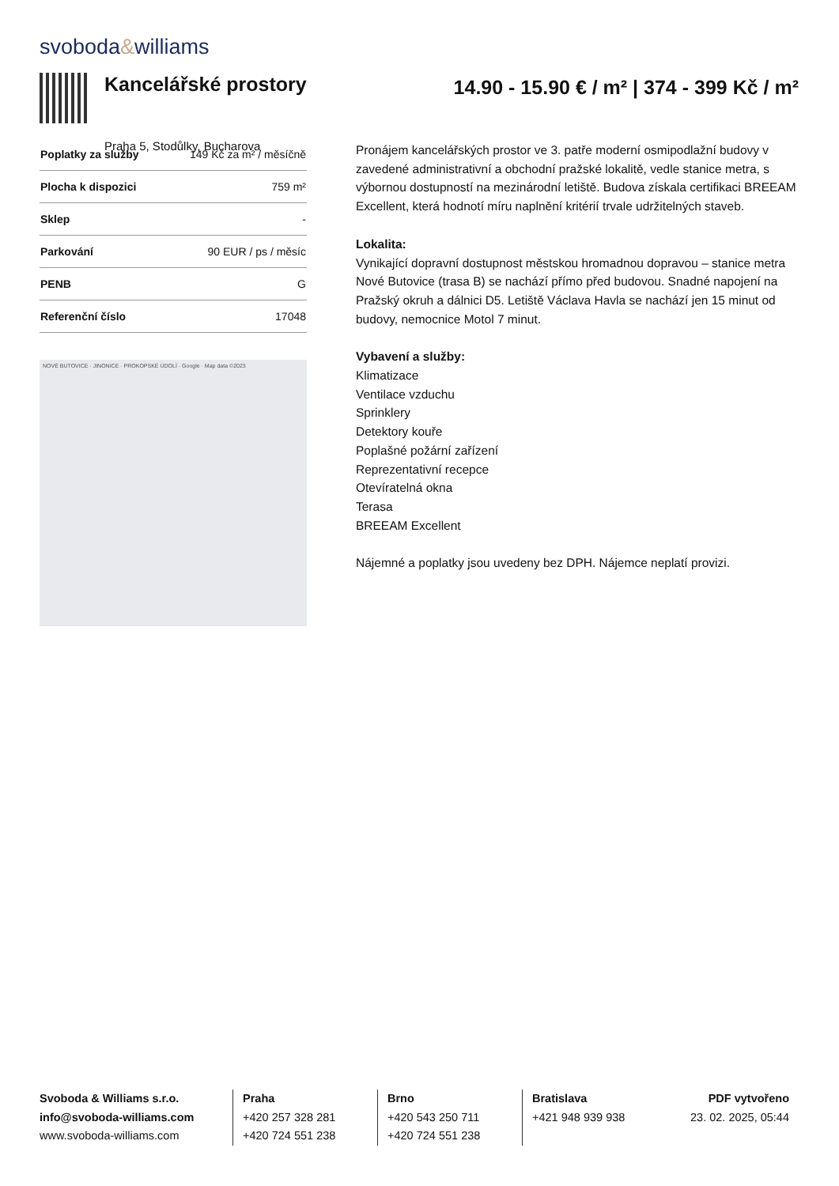svoboda&williams
Kancelářské prostory
Praha 5, Stodůlky, Bucharova
14.90 - 15.90 € / m² | 374 - 399 Kč / m²
| Poplatky za služby | 149 Kč za m² / měsíčně |
| Plocha k dispozici | 759 m² |
| Sklep | - |
| Parkování | 90 EUR / ps / měsíc |
| PENB | G |
| Referenční číslo | 17048 |
NOVÉ BUTOVICE · JINONICE · PROKOPSKÉ ÚDOLÍ · Google · Map data ©2023
Pronájem kancelářských prostor ve 3. patře moderní osmipodlažní budovy v zavedené administrativní a obchodní pražské lokalitě, vedle stanice metra, s výbornou dostupností na mezinárodní letiště. Budova získala certifikaci BREEAM Excellent, která hodnotí míru naplnění kritérií trvale udržitelných staveb.
Lokalita:
Vynikající dopravní dostupnost městskou hromadnou dopravou – stanice metra Nové Butovice (trasa B) se nachází přímo před budovou. Snadné napojení na Pražský okruh a dálnici D5. Letiště Václava Havla se nachází jen 15 minut od budovy, nemocnice Motol 7 minut.
Vybavení a služby:
Klimatizace
Ventilace vzduchu
Sprinklery
Detektory kouře
Poplašné požární zařízení
Reprezentativní recepce
Otevíratelná okna
Terasa
BREEAM Excellent
Nájemné a poplatky jsou uvedeny bez DPH. Nájemce neplatí provizi.
Svoboda & Williams s.r.o.
info@svoboda-williams.com
www.svoboda-williams.com
Praha
+420 257 328 281
+420 724 551 238
Brno
+420 543 250 711
+420 724 551 238
Bratislava
+421 948 939 938
PDF vytvořeno
23. 02. 2025, 05:44